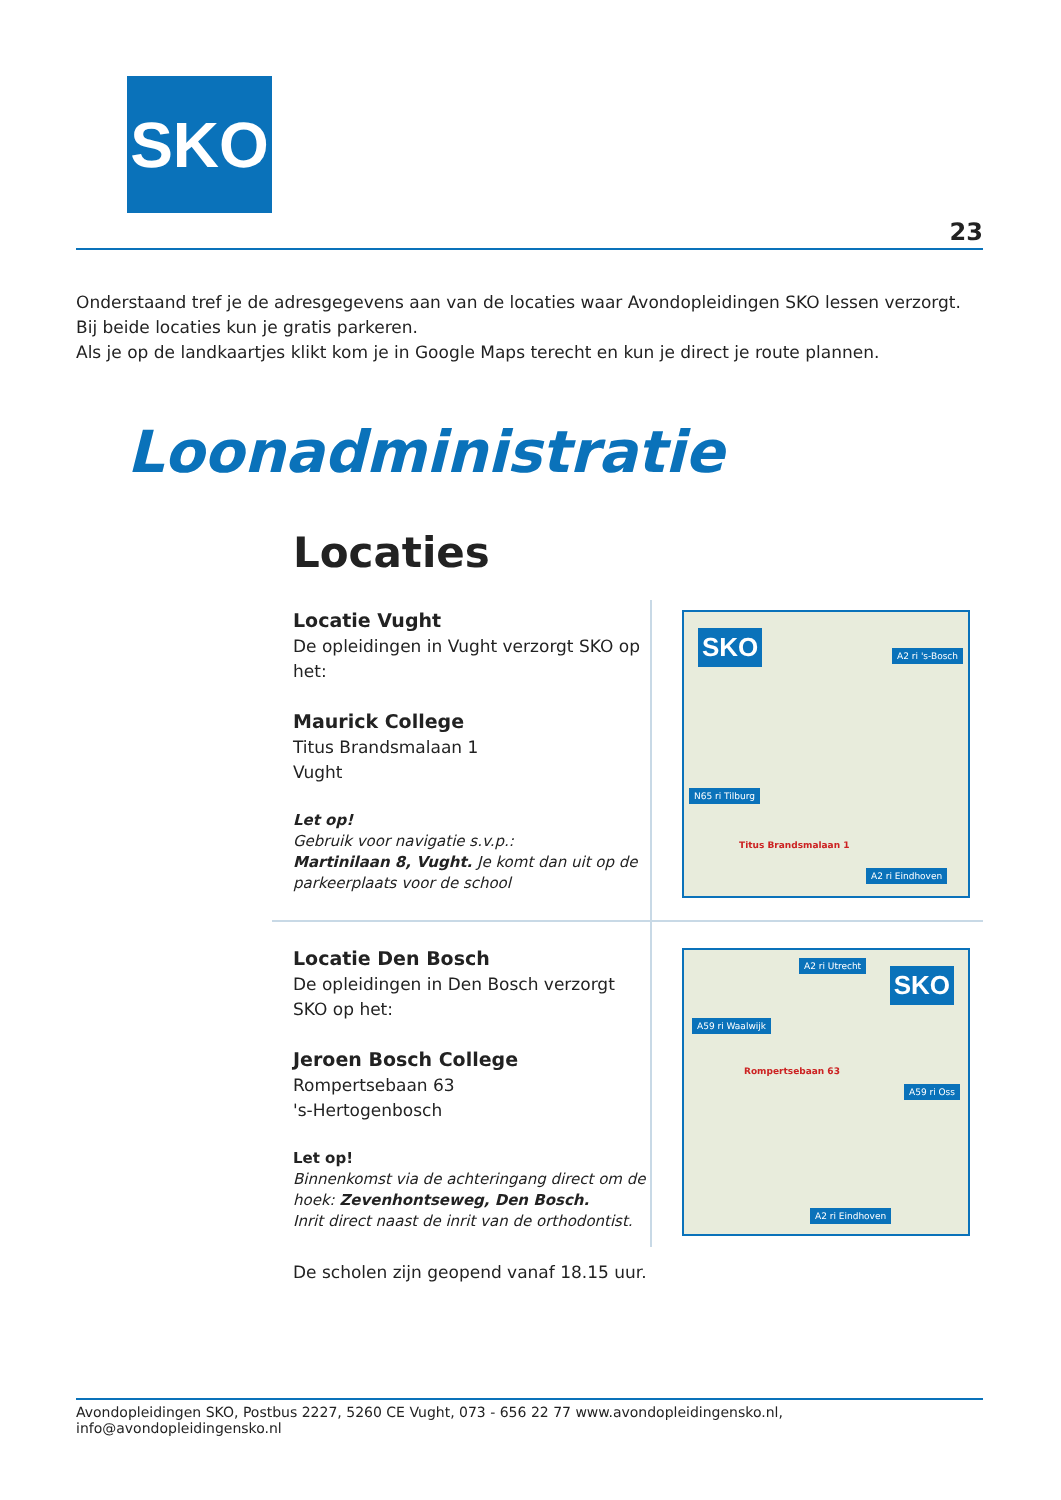SKO
23
Onderstaand tref je de adresgegevens aan van de locaties waar Avondopleidingen SKO lessen verzorgt.
Bij beide locaties kun je gratis parkeren.
Als je op de landkaartjes klikt kom je in Google Maps terecht en kun je direct je route plannen.
Loonadministratie
Locaties
Locatie Vught
De opleidingen in Vught verzorgt SKO op het:
Maurick College
Titus Brandsmalaan 1
Vught
Let op!
Gebruik voor navigatie s.v.p.:
Martinilaan 8, Vught. Je komt dan uit op de parkeerplaats voor de school
SKO A2 ri 's-Bosch
N65 ri Tilburg
Titus Brandsmalaan 1
A2 ri Eindhoven
Locatie Den Bosch
De opleidingen in Den Bosch verzorgt SKO op het:
Jeroen Bosch College
Rompertsebaan 63
's-Hertogenbosch
Let op!
Binnenkomst via de achteringang direct om de hoek: Zevenhontseweg, Den Bosch.
Inrit direct naast de inrit van de orthodontist.
A2 ri Utrecht
SKO
A59 ri Waalwijk
Rompertsebaan 63
A59 ri Oss
A2 ri Eindhoven
De scholen zijn geopend vanaf 18.15 uur.
Avondopleidingen SKO, Postbus 2227, 5260 CE Vught, 073 - 656 22 77 www.avondopleidingensko.nl, info@avondopleidingensko.nl